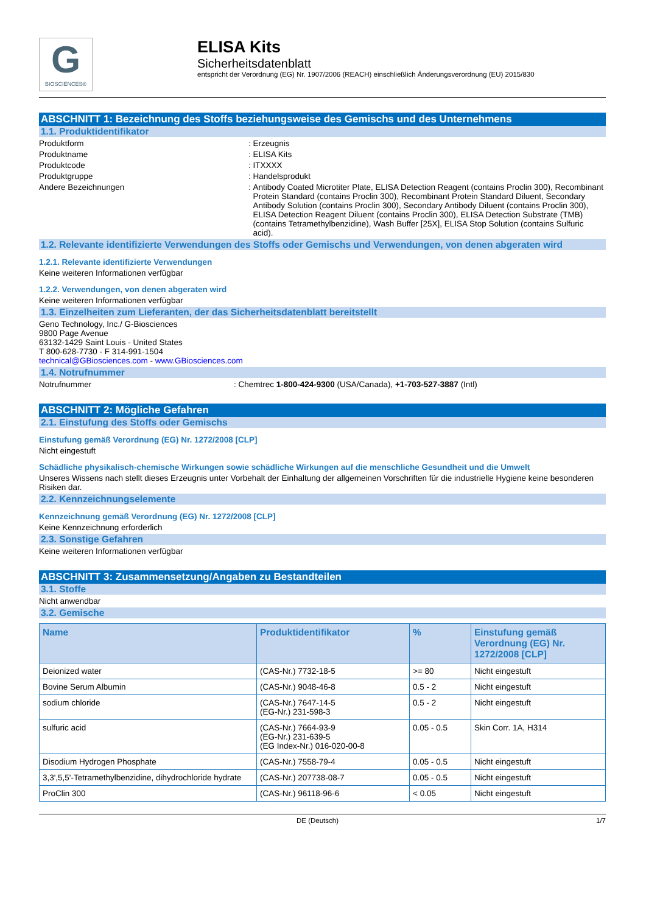G
BIOSCIENCES®
ELISA Kits
Sicherheitsdatenblatt
entspricht der Verordnung (EG) Nr. 1907/2006 (REACH) einschließlich Änderungsverordnung (EU) 2015/830
ABSCHNITT 1: Bezeichnung des Stoffs beziehungsweise des Gemischs und des Unternehmens
1.1. Produktidentifikator
Produktform : Erzeugnis
Produktname : ELISA Kits
Produktcode : ITXXXX
Produktgruppe : Handelsprodukt
Andere Bezeichnungen : Antibody Coated Microtiter Plate, ELISA Detection Reagent (contains Proclin 300), Recombinant Protein Standard (contains Proclin 300), Recombinant Protein Standard Diluent, Secondary Antibody Solution (contains Proclin 300), Secondary Antibody Diluent (contains Proclin 300), ELISA Detection Reagent Diluent (contains Proclin 300), ELISA Detection Substrate (TMB) (contains Tetramethylbenzidine), Wash Buffer [25X], ELISA Stop Solution (contains Sulfuric acid).
1.2. Relevante identifizierte Verwendungen des Stoffs oder Gemischs und Verwendungen, von denen abgeraten wird
1.2.1. Relevante identifizierte Verwendungen
Keine weiteren Informationen verfügbar
1.2.2. Verwendungen, von denen abgeraten wird
Keine weiteren Informationen verfügbar
1.3. Einzelheiten zum Lieferanten, der das Sicherheitsdatenblatt bereitstellt
Geno Technology, Inc./ G-Biosciences
9800 Page Avenue
63132-1429 Saint Louis - United States
T 800-628-7730 - F 314-991-1504
technical@GBiosciences.com - www.GBiosciences.com
1.4. Notrufnummer
Notrufnummer : Chemtrec 1-800-424-9300 (USA/Canada), +1-703-527-3887 (Intl)
ABSCHNITT 2: Mögliche Gefahren
2.1. Einstufung des Stoffs oder Gemischs
Einstufung gemäß Verordnung (EG) Nr. 1272/2008 [CLP]
Nicht eingestuft
Schädliche physikalisch-chemische Wirkungen sowie schädliche Wirkungen auf die menschliche Gesundheit und die Umwelt
Unseres Wissens nach stellt dieses Erzeugnis unter Vorbehalt der Einhaltung der allgemeinen Vorschriften für die industrielle Hygiene keine besonderen Risiken dar.
2.2. Kennzeichnungselemente
Kennzeichnung gemäß Verordnung (EG) Nr. 1272/2008 [CLP]
Keine Kennzeichnung erforderlich
2.3. Sonstige Gefahren
Keine weiteren Informationen verfügbar
ABSCHNITT 3: Zusammensetzung/Angaben zu Bestandteilen
3.1. Stoffe
Nicht anwendbar
3.2. Gemische
| Name | Produktidentifikator | % | Einstufung gemäß Verordnung (EG) Nr. 1272/2008 [CLP] |
| --- | --- | --- | --- |
| Deionized water | (CAS-Nr.) 7732-18-5 | >= 80 | Nicht eingestuft |
| Bovine Serum Albumin | (CAS-Nr.) 9048-46-8 | 0.5 - 2 | Nicht eingestuft |
| sodium chloride | (CAS-Nr.) 7647-14-5 (EG-Nr.) 231-598-3 | 0.5 - 2 | Nicht eingestuft |
| sulfuric acid | (CAS-Nr.) 7664-93-9 (EG-Nr.) 231-639-5 (EG Index-Nr.) 016-020-00-8 | 0.05 - 0.5 | Skin Corr. 1A, H314 |
| Disodium Hydrogen Phosphate | (CAS-Nr.) 7558-79-4 | 0.05 - 0.5 | Nicht eingestuft |
| 3,3',5,5'-Tetramethylbenzidine, dihydrochloride hydrate | (CAS-Nr.) 207738-08-7 | 0.05 - 0.5 | Nicht eingestuft |
| ProClin 300 | (CAS-Nr.) 96118-96-6 | < 0.05 | Nicht eingestuft |
DE (Deutsch) 1/7